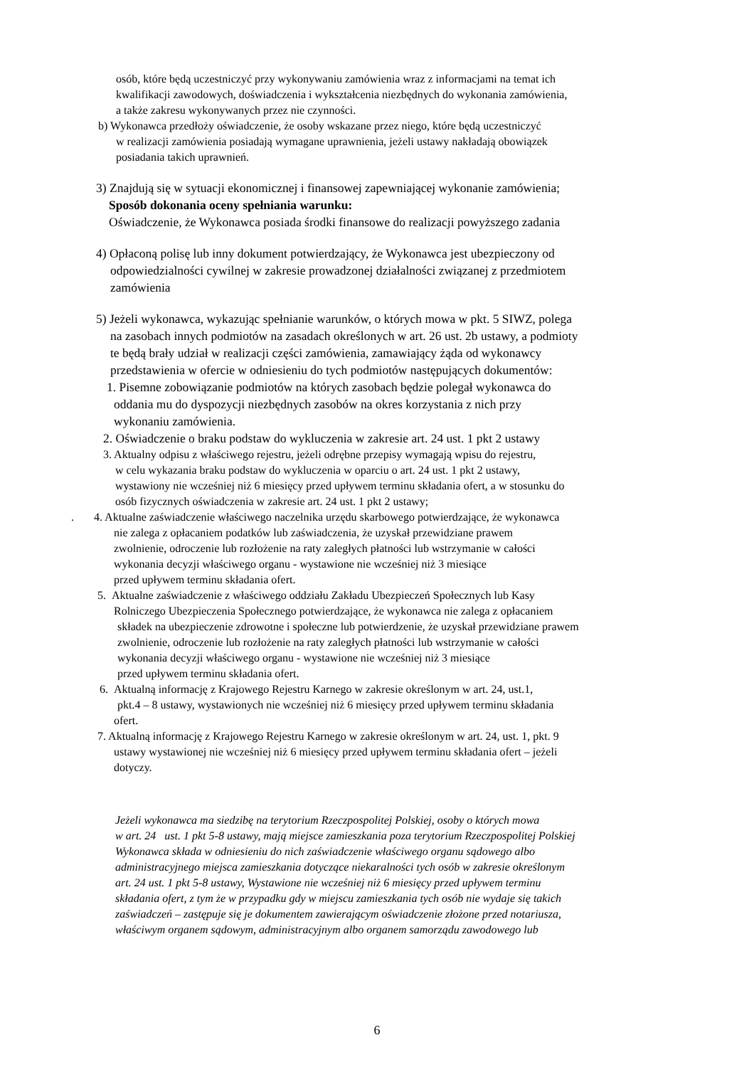osób, które będą uczestniczyć przy wykonywaniu zamówienia wraz z informacjami na temat ich
kwalifikacji zawodowych, doświadczenia i wykształcenia niezbędnych do wykonania zamówienia,
a także zakresu wykonywanych przez nie czynności.
b) Wykonawca przedłoży oświadczenie, że osoby wskazane przez niego, które będą uczestniczyć
w realizacji zamówienia posiadają wymagane uprawnienia, jeżeli ustawy nakładają obowiązek
posiadania takich uprawnień.
3) Znajdują się w sytuacji ekonomicznej i finansowej zapewniającej wykonanie zamówienia;
Sposób dokonania oceny spełniania warunku:
Oświadczenie, że Wykonawca posiada środki finansowe do realizacji powyższego zadania
4) Opłaconą polisę lub inny dokument potwierdzający, że Wykonawca jest ubezpieczony od
odpowiedzialności cywilnej w zakresie prowadzonej działalności związanej z przedmiotem
zamówienia
5) Jeżeli wykonawca, wykazując spełnianie warunków, o których mowa w pkt. 5 SIWZ, polega
na zasobach innych podmiotów na zasadach określonych w art. 26 ust. 2b ustawy, a podmioty
te będą brały udział w realizacji części zamówienia, zamawiający żąda od wykonawcy
przedstawienia w ofercie w odniesieniu do tych podmiotów następujących dokumentów:
1. Pisemne zobowiązanie podmiotów na których zasobach będzie polegał wykonawca do
oddania mu do dyspozycji niezbędnych zasobów na okres korzystania z nich przy
wykonaniu zamówienia.
2. Oświadczenie o braku podstaw do wykluczenia w zakresie art. 24 ust. 1 pkt 2 ustawy
3. Aktualny odpisu z właściwego rejestru, jeżeli odrębne przepisy wymagają wpisu do rejestru,
w celu wykazania braku podstaw do wykluczenia w oparciu o art. 24 ust. 1 pkt 2 ustawy,
wystawiony nie wcześniej niż 6 miesięcy przed upływem terminu składania ofert, a w stosunku do
osób fizycznych oświadczenia w zakresie art. 24 ust. 1 pkt 2 ustawy;
. 4. Aktualne zaświadczenie właściwego naczelnika urzędu skarbowego potwierdzające, że wykonawca
nie zalega z opłacaniem podatków lub zaświadczenia, że uzyskał przewidziane prawem
zwolnienie, odroczenie lub rozłożenie na raty zaległych płatności lub wstrzymanie w całości
wykonania decyzji właściwego organu - wystawione nie wcześniej niż 3 miesiące
przed upływem terminu składania ofert.
5. Aktualne zaświadczenie z właściwego oddziału Zakładu Ubezpieczeń Społecznych lub Kasy
Rolniczego Ubezpieczenia Społecznego potwierdzające, że wykonawca nie zalega z opłacaniem
składek na ubezpieczenie zdrowotne i społeczne lub potwierdzenie, że uzyskał przewidziane prawem
zwolnienie, odroczenie lub rozłożenie na raty zaległych płatności lub wstrzymanie w całości
wykonania decyzji właściwego organu - wystawione nie wcześniej niż 3 miesiące
przed upływem terminu składania ofert.
6. Aktualną informację z Krajowego Rejestru Karnego w zakresie określonym w art. 24, ust.1,
pkt.4 – 8 ustawy, wystawionych nie wcześniej niż 6 miesięcy przed upływem terminu składania
ofert.
7. Aktualną informację z Krajowego Rejestru Karnego w zakresie określonym w art. 24, ust. 1, pkt. 9
ustawy wystawionej nie wcześniej niż 6 miesięcy przed upływem terminu składania ofert – jeżeli
dotyczy.
Jeżeli wykonawca ma siedzibę na terytorium Rzeczpospolitej Polskiej, osoby o których mowa
w art. 24 ust. 1 pkt 5-8 ustawy, mają miejsce zamieszkania poza terytorium Rzeczpospolitej Polskiej
Wykonawca składa w odniesieniu do nich zaświadczenie właściwego organu sądowego albo
administracyjnego miejsca zamieszkania dotyczące niekaralności tych osób w zakresie określonym
art. 24 ust. 1 pkt 5-8 ustawy, Wystawione nie wcześniej niż 6 miesięcy przed upływem terminu
składania ofert, z tym że w przypadku gdy w miejscu zamieszkania tych osób nie wydaje się takich
zaświadczeń – zastępuje się je dokumentem zawierającym oświadczenie złożone przed notariusza,
właściwym organem sądowym, administracyjnym albo organem samorządu zawodowego lub
6